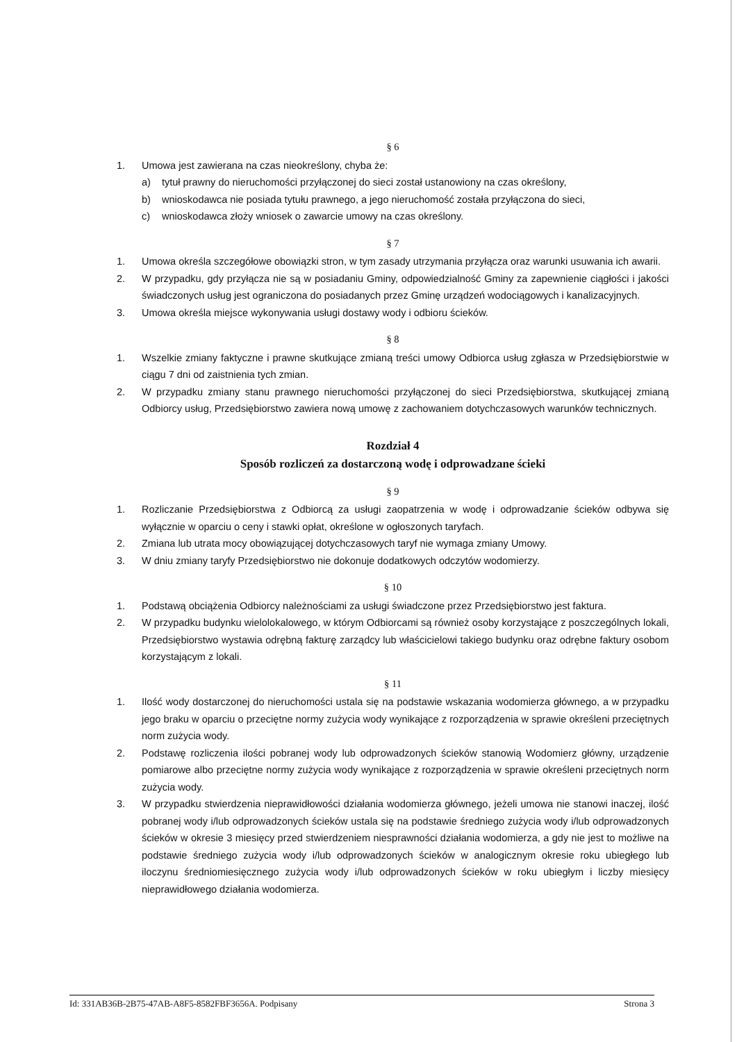§ 6
1. Umowa jest zawierana na czas nieokreślony, chyba że:
a) tytuł prawny do nieruchomości przyłączonej do sieci został ustanowiony na czas określony,
b) wnioskodawca nie posiada tytułu prawnego, a jego nieruchomość została przyłączona do sieci,
c) wnioskodawca złoży wniosek o zawarcie umowy na czas określony.
§ 7
1. Umowa określa szczegółowe obowiązki stron, w tym zasady utrzymania przyłącza oraz warunki usuwania ich awarii.
2. W przypadku, gdy przyłącza nie są w posiadaniu Gminy, odpowiedzialność Gminy za zapewnienie ciągłości i jakości świadczonych usług jest ograniczona do posiadanych przez Gminę urządzeń wodociągowych i kanalizacyjnych.
3. Umowa określa miejsce wykonywania usługi dostawy wody i odbioru ścieków.
§ 8
1. Wszelkie zmiany faktyczne i prawne skutkujące zmianą treści umowy Odbiorca usług zgłasza w Przedsiębiorstwie w ciągu 7 dni od zaistnienia tych zmian.
2. W przypadku zmiany stanu prawnego nieruchomości przyłączonej do sieci Przedsiębiorstwa, skutkującej zmianą Odbiorcy usług, Przedsiębiorstwo zawiera nową umowę z zachowaniem dotychczasowych warunków technicznych.
Rozdział 4
Sposób rozliczeń za dostarczoną wodę i odprowadzane ścieki
§ 9
1. Rozliczanie Przedsiębiorstwa z Odbiorcą za usługi zaopatrzenia w wodę i odprowadzanie ścieków odbywa się wyłącznie w oparciu o ceny i stawki opłat, określone w ogłoszonych taryfach.
2. Zmiana lub utrata mocy obowiązującej dotychczasowych taryf nie wymaga zmiany Umowy.
3. W dniu zmiany taryfy Przedsiębiorstwo nie dokonuje dodatkowych odczytów wodomierzy.
§ 10
1. Podstawą obciążenia Odbiorcy należnościami za usługi świadczone przez Przedsiębiorstwo jest faktura.
2. W przypadku budynku wielolokalowego, w którym Odbiorcami są również osoby korzystające z poszczególnych lokali, Przedsiębiorstwo wystawia odrębną fakturę zarządcy lub właścicielowi takiego budynku oraz odrębne faktury osobom korzystającym z lokali.
§ 11
1. Ilość wody dostarczonej do nieruchomości ustala się na podstawie wskazania wodomierza głównego, a w przypadku jego braku w oparciu o przeciętne normy zużycia wody wynikające z rozporządzenia w sprawie określeni przeciętnych norm zużycia wody.
2. Podstawę rozliczenia ilości pobranej wody lub odprowadzonych ścieków stanowią Wodomierz główny, urządzenie pomiarowe albo przeciętne normy zużycia wody wynikające z rozporządzenia w sprawie określeni przeciętnych norm zużycia wody.
3. W przypadku stwierdzenia nieprawidłowości działania wodomierza głównego, jeżeli umowa nie stanowi inaczej, ilość pobranej wody i/lub odprowadzonych ścieków ustala się na podstawie średniego zużycia wody i/lub odprowadzonych ścieków w okresie 3 miesięcy przed stwierdzeniem niesprawności działania wodomierza, a gdy nie jest to możliwe na podstawie średniego zużycia wody i/lub odprowadzonych ścieków w analogicznym okresie roku ubiegłego lub iloczynu średniomiesięcznego zużycia wody i/lub odprowadzonych ścieków w roku ubiegłym i liczby miesięcy nieprawidłowego działania wodomierza.
Id: 331AB36B-2B75-47AB-A8F5-8582FBF3656A. Podpisany Strona 3